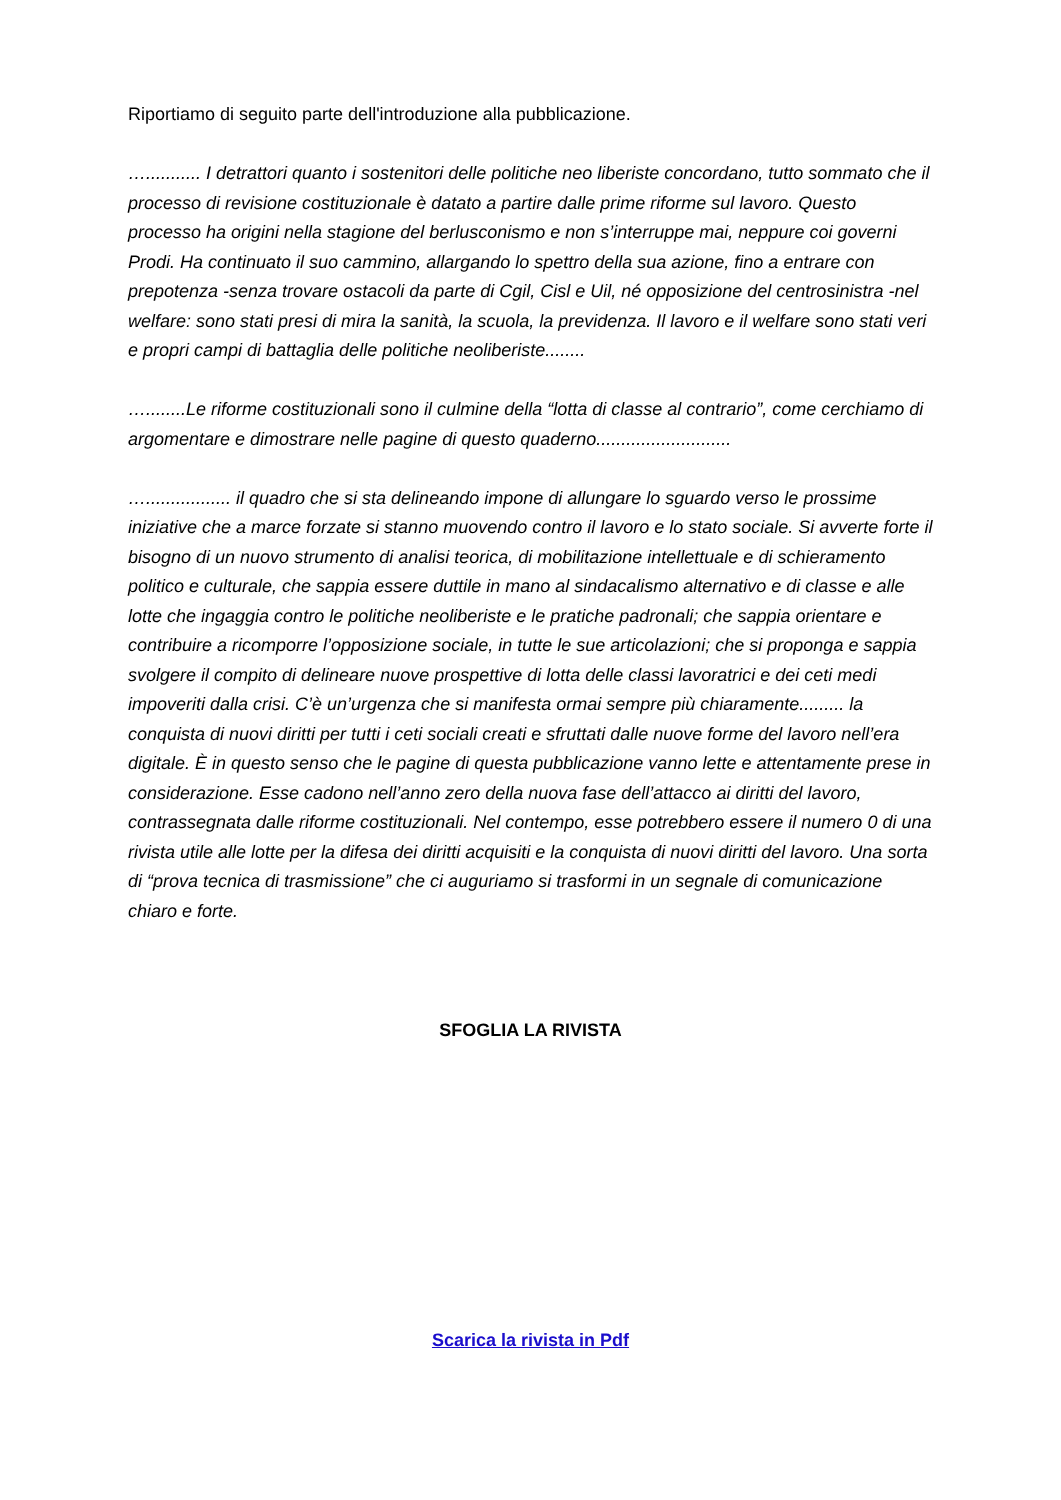Riportiamo di seguito parte dell'introduzione alla pubblicazione.
…........... I detrattori quanto i sostenitori delle politiche neo liberiste concordano, tutto sommato che il processo di revisione costituzionale è datato a partire dalle prime riforme sul lavoro. Questo processo ha origini nella stagione del berlusconismo e non s’interruppe mai, neppure coi governi Prodi. Ha continuato il suo cammino, allargando lo spettro della sua azione, fino a entrare con prepotenza -senza trovare ostacoli da parte di Cgil, Cisl e Uil, né opposizione del centrosinistra -nel welfare: sono stati presi di mira la sanità, la scuola, la previdenza. Il lavoro e il welfare sono stati veri e propri campi di battaglia delle politiche neoliberiste........
…........Le riforme costituzionali sono il culmine della “lotta di classe al contrario”, come cerchiamo di argomentare e dimostrare nelle pagine di questo quaderno...........................
…................. il quadro che si sta delineando impone di allungare lo sguardo verso le prossime iniziative che a marce forzate si stanno muovendo contro il lavoro e lo stato sociale. Si avverte forte il bisogno di un nuovo strumento di analisi teorica, di mobilitazione intellettuale e di schieramento politico e culturale, che sappia essere duttile in mano al sindacalismo alternativo e di classe e alle lotte che ingaggia contro le politiche neoliberiste e le pratiche padronali; che sappia orientare e contribuire a ricomporre l’opposizione sociale, in tutte le sue articolazioni; che si proponga e sappia svolgere il compito di delineare nuove prospettive di lotta delle classi lavoratrici e dei ceti medi impoveriti dalla crisi. C’è un’urgenza che si manifesta ormai sempre più chiaramente......... la conquista di nuovi diritti per tutti i ceti sociali creati e sfruttati dalle nuove forme del lavoro nell’era digitale. È in questo senso che le pagine di questa pubblicazione vanno lette e attentamente prese in considerazione. Esse cadono nell’anno zero della nuova fase dell’attacco ai diritti del lavoro, contrassegnata dalle riforme costituzionali. Nel contempo, esse potrebbero essere il numero 0 di una rivista utile alle lotte per la difesa dei diritti acquisiti e la conquista di nuovi diritti del lavoro. Una sorta di “prova tecnica di trasmissione” che ci auguriamo si trasformi in un segnale di comunicazione chiaro e forte.
SFOGLIA LA RIVISTA
Scarica la rivista in Pdf